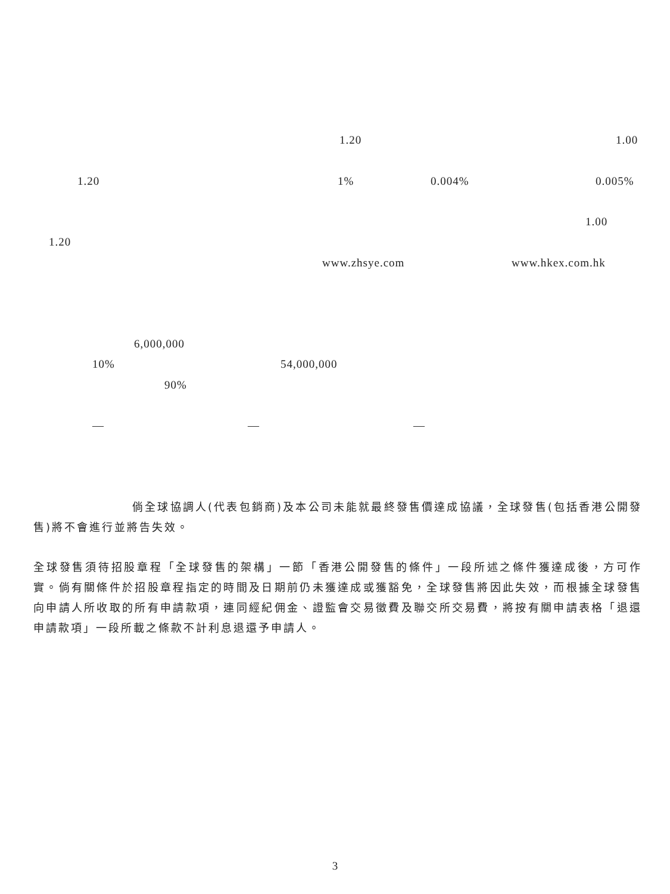1.20 1.00
1.20 1% 0.004% 0.005%
1.00
1.20
www.zhsye.com www.hkex.com.hk
6,000,000
10% 54,000,000
90%
— — —
倘全球協調人(代表包銷商)及本公司未能就最終發售價達成協議，全球發售(包括香港公開發售)將不會進行並將告失效。
全球發售須待招股章程「全球發售的架構」一節「香港公開發售的條件」一段所述之條件獲達成後，方可作實。倘有關條件於招股章程指定的時間及日期前仍未獲達成或獲豁免，全球發售將因此失效，而根據全球發售向申請人所收取的所有申請款項，連同經紀佣金、證監會交易徵費及聯交所交易費，將按有關申請表格「退還申請款項」一段所載之條款不計利息退還予申請人。
3